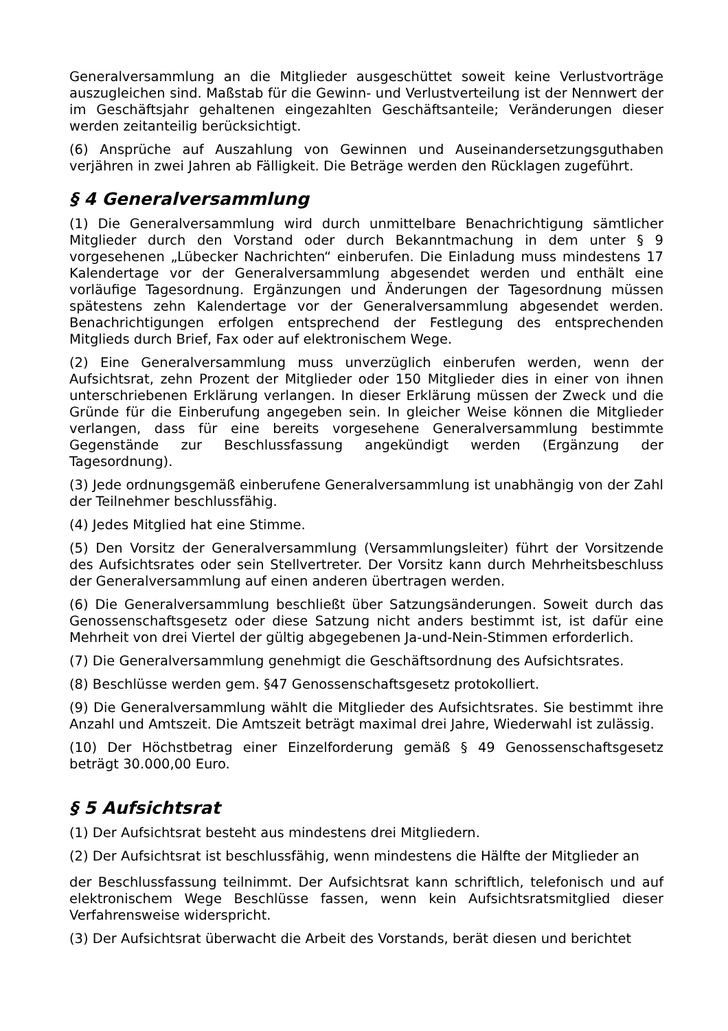Generalversammlung an die Mitglieder ausgeschüttet soweit keine Verlustvorträge auszugleichen sind. Maßstab für die Gewinn- und Verlustverteilung ist der Nennwert der im Geschäftsjahr gehaltenen eingezahlten Geschäftsanteile; Veränderungen dieser werden zeitanteilig berücksichtigt.
(6) Ansprüche auf Auszahlung von Gewinnen und Auseinandersetzungsguthaben verjähren in zwei Jahren ab Fälligkeit. Die Beträge werden den Rücklagen zugeführt.
§ 4 Generalversammlung
(1) Die Generalversammlung wird durch unmittelbare Benachrichtigung sämtlicher Mitglieder durch den Vorstand oder durch Bekanntmachung in dem unter § 9 vorgesehenen „Lübecker Nachrichten“ einberufen. Die Einladung muss mindestens 17 Kalendertage vor der Generalversammlung abgesendet werden und enthält eine vorläufige Tagesordnung. Ergänzungen und Änderungen der Tagesordnung müssen spätestens zehn Kalendertage vor der Generalversammlung abgesendet werden. Benachrichtigungen erfolgen entsprechend der Festlegung des entsprechenden Mitglieds durch Brief, Fax oder auf elektronischem Wege.
(2) Eine Generalversammlung muss unverzüglich einberufen werden, wenn der Aufsichtsrat, zehn Prozent der Mitglieder oder 150 Mitglieder dies in einer von ihnen unterschriebenen Erklärung verlangen. In dieser Erklärung müssen der Zweck und die Gründe für die Einberufung angegeben sein. In gleicher Weise können die Mitglieder verlangen, dass für eine bereits vorgesehene Generalversammlung bestimmte Gegenstände zur Beschlussfassung angekündigt werden (Ergänzung der Tagesordnung).
(3) Jede ordnungsgemäß einberufene Generalversammlung ist unabhängig von der Zahl der Teilnehmer beschlussfähig.
(4) Jedes Mitglied hat eine Stimme.
(5) Den Vorsitz der Generalversammlung (Versammlungsleiter) führt der Vorsitzende des Aufsichtsrates oder sein Stellvertreter. Der Vorsitz kann durch Mehrheitsbeschluss der Generalversammlung auf einen anderen übertragen werden.
(6) Die Generalversammlung beschließt über Satzungsänderungen. Soweit durch das Genossenschaftsgesetz oder diese Satzung nicht anders bestimmt ist, ist dafür eine Mehrheit von drei Viertel der gültig abgegebenen Ja-und-Nein-Stimmen erforderlich.
(7) Die Generalversammlung genehmigt die Geschäftsordnung des Aufsichtsrates.
(8) Beschlüsse werden gem. §47 Genossenschaftsgesetz protokolliert.
(9) Die Generalversammlung wählt die Mitglieder des Aufsichtsrates. Sie bestimmt ihre Anzahl und Amtszeit. Die Amtszeit beträgt maximal drei Jahre, Wiederwahl ist zulässig.
(10) Der Höchstbetrag einer Einzelforderung gemäß § 49 Genossenschaftsgesetz beträgt 30.000,00 Euro.
§ 5 Aufsichtsrat
(1) Der Aufsichtsrat besteht aus mindestens drei Mitgliedern.
(2) Der Aufsichtsrat ist beschlussfähig, wenn mindestens die Hälfte der Mitglieder an
der Beschlussfassung teilnimmt. Der Aufsichtsrat kann schriftlich, telefonisch und auf elektronischem Wege Beschlüsse fassen, wenn kein Aufsichtsratsmitglied dieser Verfahrensweise widerspricht.
(3) Der Aufsichtsrat überwacht die Arbeit des Vorstands, berät diesen und berichtet